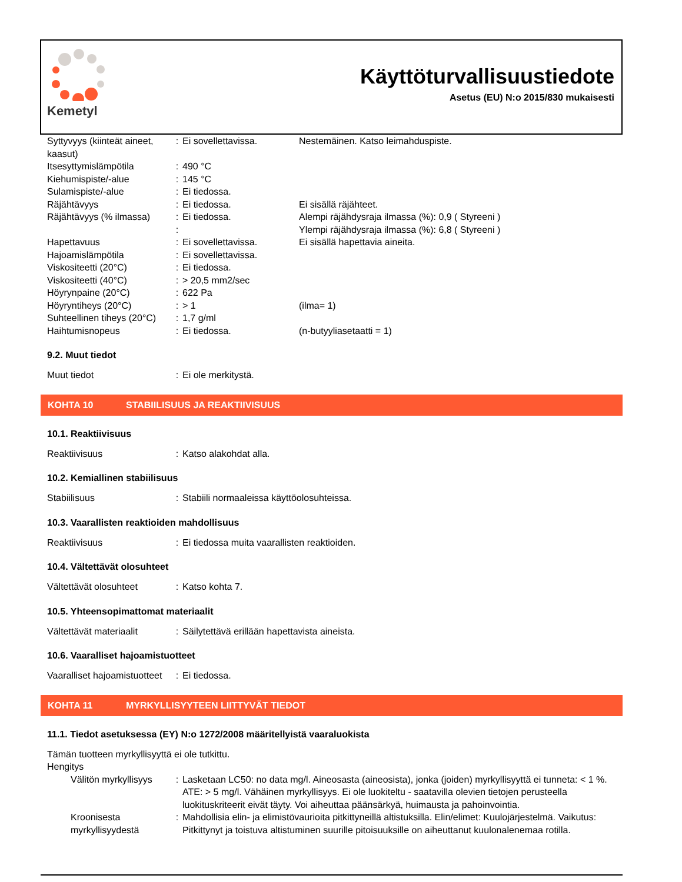Kemetyl
Käyttöturvallisuustiedote
Asetus (EU) N:o 2015/830 mukaisesti
| Syttyvyys (kiinteät aineet, kaasut) | : | Ei sovellettavissa. | Nestemäinen. Katso leimahduspiste. |
| Itsesyttymislämpötila | : | 490 °C | |
| Kiehumispiste/-alue | : | 145 °C | |
| Sulamispiste/-alue | : | Ei tiedossa. | |
| Räjähtävyys | : | Ei tiedossa. | Ei sisällä räjähteet. |
| Räjähtävyys (% ilmassa) | : | Ei tiedossa. | Alempi räjähdysraja ilmassa (%): 0,9 ( Styreeni ) |
| | : | | Ylempi räjähdysraja ilmassa (%): 6,8 ( Styreeni ) |
| Hapettavuus | : | Ei sovellettavissa. | Ei sisällä hapettavia aineita. |
| Hajoamislämpötila | : | Ei sovellettavissa. | |
| Viskositeetti (20°C) | : | Ei tiedossa. | |
| Viskositeetti (40°C) | : | > 20,5 mm2/sec | |
| Höyrynpaine (20°C) | : | 622 Pa | |
| Höyryntiheys (20°C) | : | > 1 | (ilma= 1) |
| Suhteellinen tiheys (20°C) | : | 1,7 g/ml | |
| Haihtumisnopeus | : | Ei tiedossa. | (n-butyyliasetaatti = 1) |
9.2. Muut tiedot
| Muut tiedot | : | Ei ole merkitystä. |
KOHTA 10 STABIILISUUS JA REAKTIIVISUUS
10.1. Reaktiivisuus
| Reaktiivisuus | : | Katso alakohdat alla. |
10.2. Kemiallinen stabiilisuus
| Stabiilisuus | : | Stabiili normaaleissa käyttöolosuhteissa. |
10.3. Vaarallisten reaktioiden mahdollisuus
| Reaktiivisuus | : | Ei tiedossa muita vaarallisten reaktioiden. |
10.4. Vältettävät olosuhteet
| Vältettävät olosuhteet | : | Katso kohta 7. |
10.5. Yhteensopimattomat materiaalit
| Vältettävät materiaalit | : | Säilytettävä erillään hapettavista aineista. |
10.6. Vaaralliset hajoamistuotteet
| Vaaralliset hajoamistuotteet | : | Ei tiedossa. |
KOHTA 11 MYRKYLLISYYTEEN LIITTYVÄT TIEDOT
11.1. Tiedot asetuksessa (EY) N:o 1272/2008 määritellyistä vaaraluokista
Tämän tuotteen myrkyllisyyttä ei ole tutkittu.
Hengitys
| Välitön myrkyllisyys | : | Lasketaan LC50: no data mg/l. Aineosasta (aineosista), jonka (joiden) myrkyllisyyttä ei tunneta: < 1 %. ATE: > 5 mg/l. Vähäinen myrkyllisyys. Ei ole luokiteltu - saatavilla olevien tietojen perusteella luokituskriteerit eivät täyty. Voi aiheuttaa päänsärkyä, huimausta ja pahoinvointia. |
| Kroonisesta myrkyllisyydestä | : | Mahdollisia elin- ja elimistövaurioita pitkittyneillä altistuksilla. Elin/elimet: Kuulojärjestelmä. Vaikutus: Pitkittynyt ja toistuva altistuminen suurille pitoisuuksille on aiheuttanut kuulonalenemaa rotilla. |